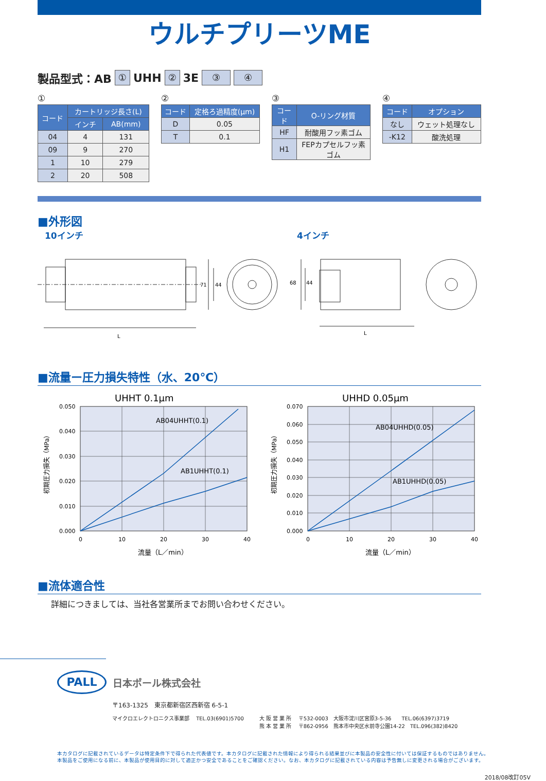ウルチプリーツME
製品型式：AB ① UHH ② 3E ③ ④
①
| コード | カートリッジ長さ(L) | |
| --- | --- | --- |
| | インチ | AB(mm) |
| 04 | 4 | 131 |
| 09 | 9 | 270 |
| 1 | 10 | 279 |
| 2 | 20 | 508 |
②
| コード | 定格ろ過精度(μm) |
| --- | --- |
| D | 0.05 |
| T | 0.1 |
③
| コード | O-リング材質 |
| --- | --- |
| HF | 耐酸用フッ素ゴム |
| H1 | FEPカプセルフッ素ゴム |
④
| コード | オプション |
| --- | --- |
| なし | ウェット処理なし |
| -K12 | 酸洗処理 |
■外形図
10インチ 4インチ
L
71
44
68
44
L
■流量ー圧力損失特性（水、20℃）
UHHT 0.1μm
AB04UHHT(0.1)
AB1UHHT(0.1)
0.050
0.040
0.030
0.020
0.010
0.000
0
10
20
30
40
流量（L／min）
初期圧力損失（MPa）
UHHD 0.05μm
AB04UHHD(0.05)
AB1UHHD(0.05)
0.070
0.060
0.050
0.040
0.030
0.020
0.010
0.000
0
10
20
30
40
流量（L／min）
初期圧力損失（MPa）
■流体適合性
詳細につきましては、当社各営業所までお問い合わせください。
PALL
日本ポール株式会社
〒163-1325　東京都新宿区西新宿 6-5-1
マイクロエレクトロニクス事業部　 TEL.03(6901)5700
大 阪 営 業 所　 〒532-0003　大阪市淀川区宮原3-5-36　　TEL.06(6397)3719
熊 本 営 業 所　 〒862-0956　熊本市中央区水前寺公園14-22　TEL.096(382)8420
本カタログに記載されているデータは特定条件下で得られた代表値です。本カタログに記載された情報により得られる結果並びに本製品の安全性に付いては保証するものではありません。
本製品をご使用になる前に、本製品が使用目的に対して適正かつ安全であることをご確認ください。なお、本カタログに記載されている内容は予告無しに変更される場合がございます。
2018/08改訂05V